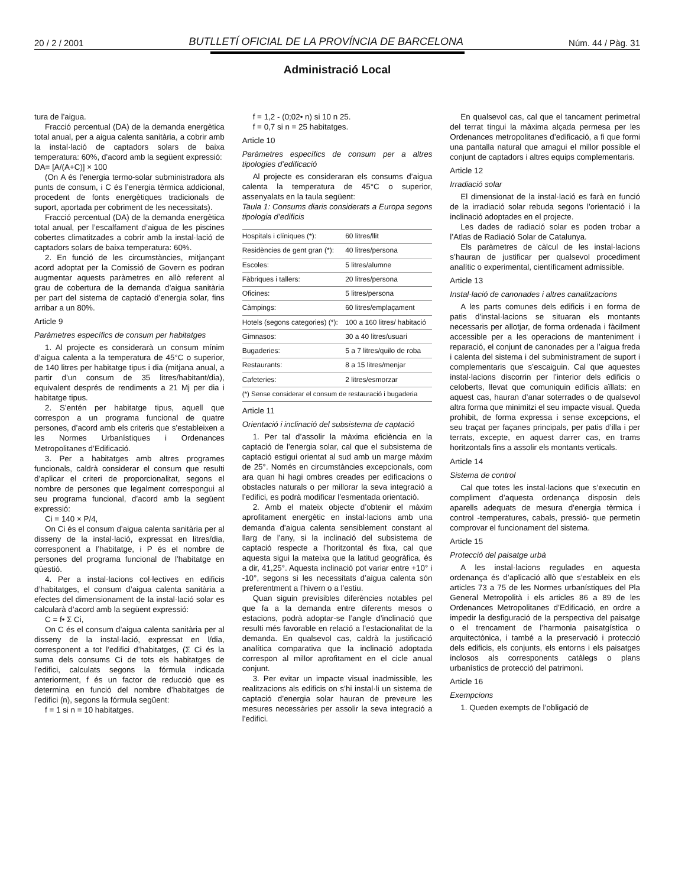20 / 2 / 2001 BUTLLETÍ OFICIAL DE LA PROVÍNCIA DE BARCELONA Núm. 44 / Pàg. 31
Administració Local
tura de l’aigua.
Fracció percentual (DA) de la demanda energètica total anual, per a aigua calenta sanitària, a cobrir amb la instal·lació de captadors solars de baixa temperatura: 60%, d’acord amb la següent expressió:
DA= [A/(A+C)] × 100
(On A és l’energia termo-solar subministradora als punts de consum, i C és l’energia tèrmica addicional, procedent de fonts energètiques tradicionals de suport, aportada per cobriment de les necessitats).
Fracció percentual (DA) de la demanda energètica total anual, per l’escalfament d’aigua de les piscines cobertes climatitzades a cobrir amb la instal·lació de captadors solars de baixa temperatura: 60%.
2. En funció de les circumstàncies, mitjançant acord adoptat per la Comissió de Govern es podran augmentar aquests paràmetres en allò referent al grau de cobertura de la demanda d’aigua sanitària per part del sistema de captació d’energia solar, fins arribar a un 80%.
Article 9
Paràmetres específics de consum per habitatges
1. Al projecte es considerarà un consum mínim d’aigua calenta a la temperatura de 45°C o superior, de 140 litres per habitatge tipus i dia (mitjana anual, a partir d’un consum de 35 litres/habitant/dia), equivalent després de rendiments a 21 Mj per dia i habitatge tipus.
2. S’entén per habitatge tipus, aquell que correspon a un programa funcional de quatre persones, d’acord amb els criteris que s’estableixen a les Normes Urbanístiques i Ordenances Metropolitanes d’Edificació.
3. Per a habitatges amb altres programes funcionals, caldrà considerar el consum que resulti d’aplicar el criteri de proporcionalitat, segons el nombre de persones que legalment correspongui al seu programa funcional, d’acord amb la següent expressió:
Ci = 140 × P/4,
On Ci és el consum d’aigua calenta sanitària per al disseny de la instal·lació, expressat en litres/dia, corresponent a l’habitatge, i P és el nombre de persones del programa funcional de l’habitatge en qüestió.
4. Per a instal·lacions col·lectives en edificis d’habitatges, el consum d’aigua calenta sanitària a efectes del dimensionament de la instal·lació solar es calcularà d’acord amb la següent expressió:
C = f• Σ Ci,
On C és el consum d’aigua calenta sanitària per al disseny de la instal·lació, expressat en l/dia, corresponent a tot l’edifici d’habitatges, (Σ Ci és la suma dels consums Ci de tots els habitatges de l’edifici, calculats segons la fórmula indicada anteriorment, f és un factor de reducció que es determina en funció del nombre d’habitatges de l’edifici (n), segons la fórmula següent:
f = 1 si n = 10 habitatges.
f = 1,2 - (0;02• n) si 10 n 25.
f = 0,7 si n = 25 habitatges.
Article 10
Paràmetres específics de consum per a altres tipologies d’edificació
Al projecte es consideraran els consums d’aigua calenta la temperatura de 45°C o superior, assenyalats en la taula següent:
Taula 1: Consums diaris considerats a Europa segons tipologia d’edificis
| Hospitals i clíniques (*): | 60 litres/llit |
| Residències de gent gran (*): | 40 litres/persona |
| Escoles: | 5 litres/alumne |
| Fàbriques i tallers: | 20 litres/persona |
| Oficines: | 5 litres/persona |
| Càmpings: | 60 litres/emplaçament |
| Hotels (segons categories) (*): | 100 a 160 litres/ habitació |
| Gimnasos: | 30 a 40 litres/usuari |
| Bugaderies: | 5 a 7 litres/quilo de roba |
| Restaurants: | 8 a 15 litres/menjar |
| Cafeteries: | 2 litres/esmorzar |
(*) Sense considerar el consum de restauració i bugaderia
Article 11
Orientació i inclinació del subsistema de captació
1. Per tal d’assolir la màxima eficiència en la captació de l’energia solar, cal que el subsistema de captació estigui orientat al sud amb un marge màxim de 25°. Només en circumstàncies excepcionals, com ara quan hi hagi ombres creades per edificacions o obstacles naturals o per millorar la seva integració a l’edifici, es podrà modificar l’esmentada orientació.
2. Amb el mateix objecte d’obtenir el màxim aprofitament energètic en instal·lacions amb una demanda d’aigua calenta sensiblement constant al llarg de l’any, si la inclinació del subsistema de captació respecte a l’horitzontal és fixa, cal que aquesta sigui la mateixa que la latitud geogràfica, és a dir, 41,25°. Aquesta inclinació pot variar entre +10° i -10°, segons si les necessitats d’aigua calenta són preferentment a l’hivern o a l’estiu.
Quan siguin previsibles diferències notables pel que fa a la demanda entre diferents mesos o estacions, podrà adoptar-se l’angle d’inclinació que resulti més favorable en relació a l’estacionalitat de la demanda. En qualsevol cas, caldrà la justificació analítica comparativa que la inclinació adoptada correspon al millor aprofitament en el cicle anual conjunt.
3. Per evitar un impacte visual inadmissible, les realitzacions als edificis on s’hi instal·li un sistema de captació d’energia solar hauran de preveure les mesures necessàries per assolir la seva integració a l’edifici.
En qualsevol cas, cal que el tancament perimetral del terrat tingui la màxima alçada permesa per les Ordenances metropolitanes d’edificació, a fi que formi una pantalla natural que amagui el millor possible el conjunt de captadors i altres equips complementaris.
Article 12
Irradiació solar
El dimensionat de la instal·lació es farà en funció de la irradiació solar rebuda segons l’orientació i la inclinació adoptades en el projecte.
Les dades de radiació solar es poden trobar a l’Atlas de Radiació Solar de Catalunya.
Els paràmetres de càlcul de les instal·lacions s’hauran de justificar per qualsevol procediment analític o experimental, científicament admissible.
Article 13
Instal·lació de canonades i altres canalitzacions
A les parts comunes dels edificis i en forma de patis d’instal·lacions se situaran els montants necessaris per allotjar, de forma ordenada i fàcilment accessible per a les operacions de manteniment i reparació, el conjunt de canonades per a l’aigua freda i calenta del sistema i del subministrament de suport i complementaris que s’escaiguin. Cal que aquestes instal·lacions discorrin per l’interior dels edificis o celoberts, llevat que comuniquin edificis aïllats: en aquest cas, hauran d’anar soterrades o de qualsevol altra forma que minimitzi el seu impacte visual. Queda prohibit, de forma expressa i sense excepcions, el seu traçat per façanes principals, per patis d’illa i per terrats, excepte, en aquest darrer cas, en trams horitzontals fins a assolir els montants verticals.
Article 14
Sistema de control
Cal que totes les instal·lacions que s’executin en compliment d’aquesta ordenança disposin dels aparells adequats de mesura d’energia tèrmica i control -temperatures, cabals, pressió- que permetin comprovar el funcionament del sistema.
Article 15
Protecció del paisatge urbà
A les instal·lacions regulades en aquesta ordenança és d’aplicació allò que s’estableix en els articles 73 a 75 de les Normes urbanístiques del Pla General Metropolità i els articles 86 a 89 de les Ordenances Metropolitanes d’Edificació, en ordre a impedir la desfiguració de la perspectiva del paisatge o el trencament de l’harmonia paisatgística o arquitectònica, i també a la preservació i protecció dels edificis, els conjunts, els entorns i els paisatges inclosos als corresponents catàlegs o plans urbanístics de protecció del patrimoni.
Article 16
Exempcions
1. Queden exempts de l’obligació de